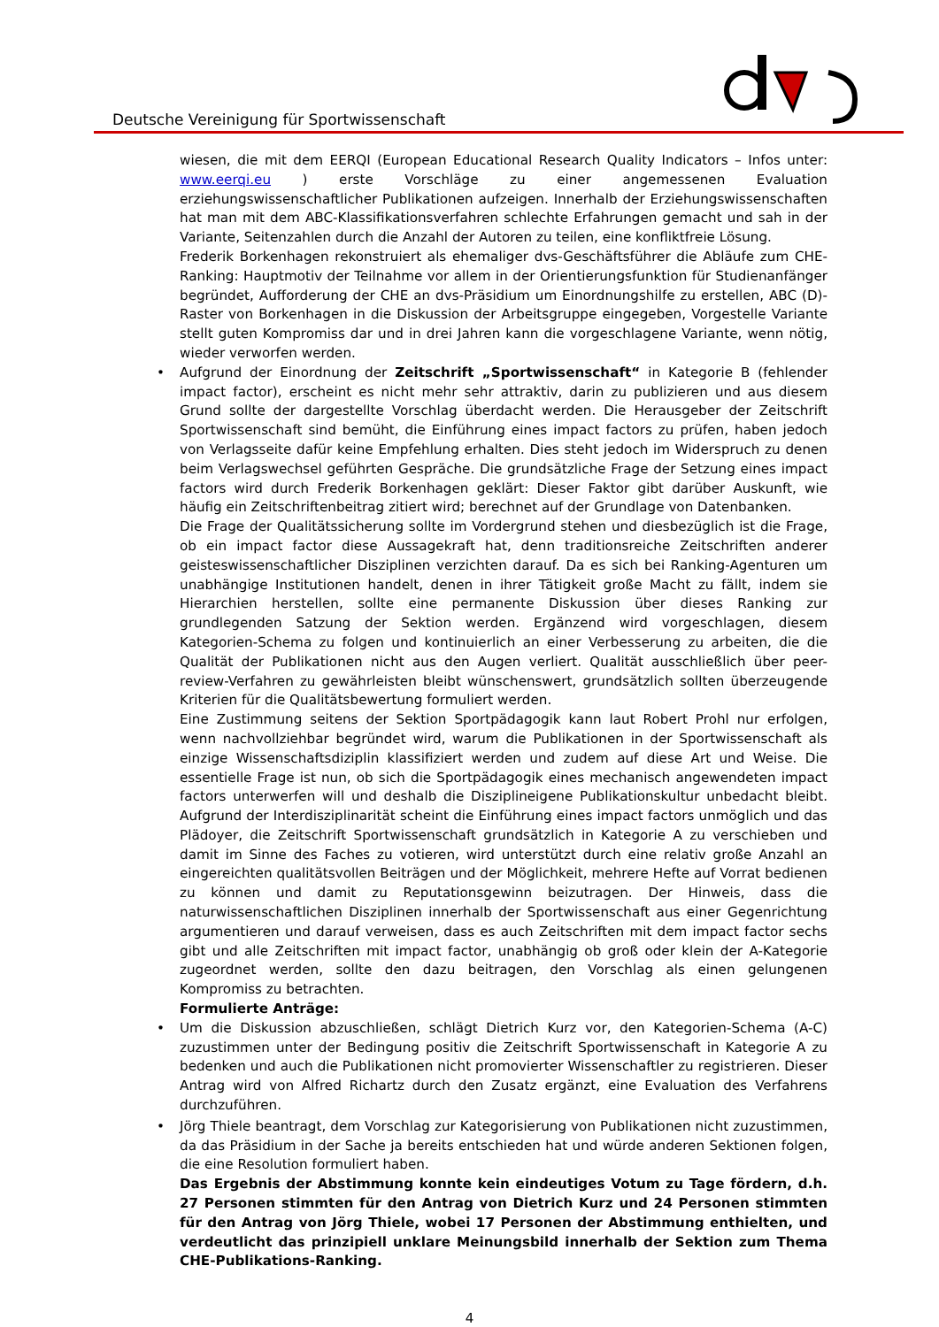Deutsche Vereinigung für Sportwissenschaft
wiesen, die mit dem EERQI (European Educational Research Quality Indicators – Infos unter: www.eerqi.eu ) erste Vorschläge zu einer angemessenen Evaluation erziehungswissenschaftlicher Publikationen aufzeigen. Innerhalb der Erziehungswissenschaften hat man mit dem ABC-Klassifikationsverfahren schlechte Erfahrungen gemacht und sah in der Variante, Seitenzahlen durch die Anzahl der Autoren zu teilen, eine konfliktfreie Lösung.
Frederik Borkenhagen rekonstruiert als ehemaliger dvs-Geschäftsführer die Abläufe zum CHE-Ranking: Hauptmotiv der Teilnahme vor allem in der Orientierungsfunktion für Studienanfänger begründet, Aufforderung der CHE an dvs-Präsidium um Einordnungshilfe zu erstellen, ABC (D)-Raster von Borkenhagen in die Diskussion der Arbeitsgruppe eingegeben, Vorgestelle Variante stellt guten Kompromiss dar und in drei Jahren kann die vorgeschlagene Variante, wenn nötig, wieder verworfen werden.
• Aufgrund der Einordnung der Zeitschrift „Sportwissenschaft“ in Kategorie B (fehlender impact factor), erscheint es nicht mehr sehr attraktiv, darin zu publizieren und aus diesem Grund sollte der dargestellte Vorschlag überdacht werden. Die Herausgeber der Zeitschrift Sportwissenschaft sind bemüht, die Einführung eines impact factors zu prüfen, haben jedoch von Verlagsseite dafür keine Empfehlung erhalten. Dies steht jedoch im Widerspruch zu denen beim Verlagswechsel geführten Gespräche. Die grundsätzliche Frage der Setzung eines impact factors wird durch Frederik Borkenhagen geklärt: Dieser Faktor gibt darüber Auskunft, wie häufig ein Zeitschriftenbeitrag zitiert wird; berechnet auf der Grundlage von Datenbanken.
Die Frage der Qualitätssicherung sollte im Vordergrund stehen und diesbezüglich ist die Frage, ob ein impact factor diese Aussagekraft hat, denn traditionsreiche Zeitschriften anderer geisteswissenschaftlicher Disziplinen verzichten darauf. Da es sich bei Ranking-Agenturen um unabhängige Institutionen handelt, denen in ihrer Tätigkeit große Macht zu fällt, indem sie Hierarchien herstellen, sollte eine permanente Diskussion über dieses Ranking zur grundlegenden Satzung der Sektion werden. Ergänzend wird vorgeschlagen, diesem Kategorien-Schema zu folgen und kontinuierlich an einer Verbesserung zu arbeiten, die die Qualität der Publikationen nicht aus den Augen verliert. Qualität ausschließlich über peer-review-Verfahren zu gewährleisten bleibt wünschenswert, grundsätzlich sollten überzeugende Kriterien für die Qualitätsbewertung formuliert werden.
Eine Zustimmung seitens der Sektion Sportpädagogik kann laut Robert Prohl nur erfolgen, wenn nachvollziehbar begründet wird, warum die Publikationen in der Sportwissenschaft als einzige Wissenschaftsdiziplin klassifiziert werden und zudem auf diese Art und Weise. Die essentielle Frage ist nun, ob sich die Sportpädagogik eines mechanisch angewendeten impact factors unterwerfen will und deshalb die Disziplineigene Publikationskultur unbedacht bleibt. Aufgrund der Interdisziplinarität scheint die Einführung eines impact factors unmöglich und das Plädoyer, die Zeitschrift Sportwissenschaft grundsätzlich in Kategorie A zu verschieben und damit im Sinne des Faches zu votieren, wird unterstützt durch eine relativ große Anzahl an eingereichten qualitätsvollen Beiträgen und der Möglichkeit, mehrere Hefte auf Vorrat bedienen zu können und damit zu Reputationsgewinn beizutragen. Der Hinweis, dass die naturwissenschaftlichen Disziplinen innerhalb der Sportwissenschaft aus einer Gegenrichtung argumentieren und darauf verweisen, dass es auch Zeitschriften mit dem impact factor sechs gibt und alle Zeitschriften mit impact factor, unabhängig ob groß oder klein der A-Kategorie zugeordnet werden, sollte den dazu beitragen, den Vorschlag als einen gelungenen Kompromiss zu betrachten.
Formulierte Anträge:
• Um die Diskussion abzuschließen, schlägt Dietrich Kurz vor, den Kategorien-Schema (A-C) zuzustimmen unter der Bedingung positiv die Zeitschrift Sportwissenschaft in Kategorie A zu bedenken und auch die Publikationen nicht promovierter Wissenschaftler zu registrieren. Dieser Antrag wird von Alfred Richartz durch den Zusatz ergänzt, eine Evaluation des Verfahrens durchzuführen.
• Jörg Thiele beantragt, dem Vorschlag zur Kategorisierung von Publikationen nicht zuzustimmen, da das Präsidium in der Sache ja bereits entschieden hat und würde anderen Sektionen folgen, die eine Resolution formuliert haben.
Das Ergebnis der Abstimmung konnte kein eindeutiges Votum zu Tage fördern, d.h. 27 Personen stimmten für den Antrag von Dietrich Kurz und 24 Personen stimmten für den Antrag von Jörg Thiele, wobei 17 Personen der Abstimmung enthielten, und verdeutlicht das prinzipiell unklare Meinungsbild innerhalb der Sektion zum Thema CHE-Publikations-Ranking.
4